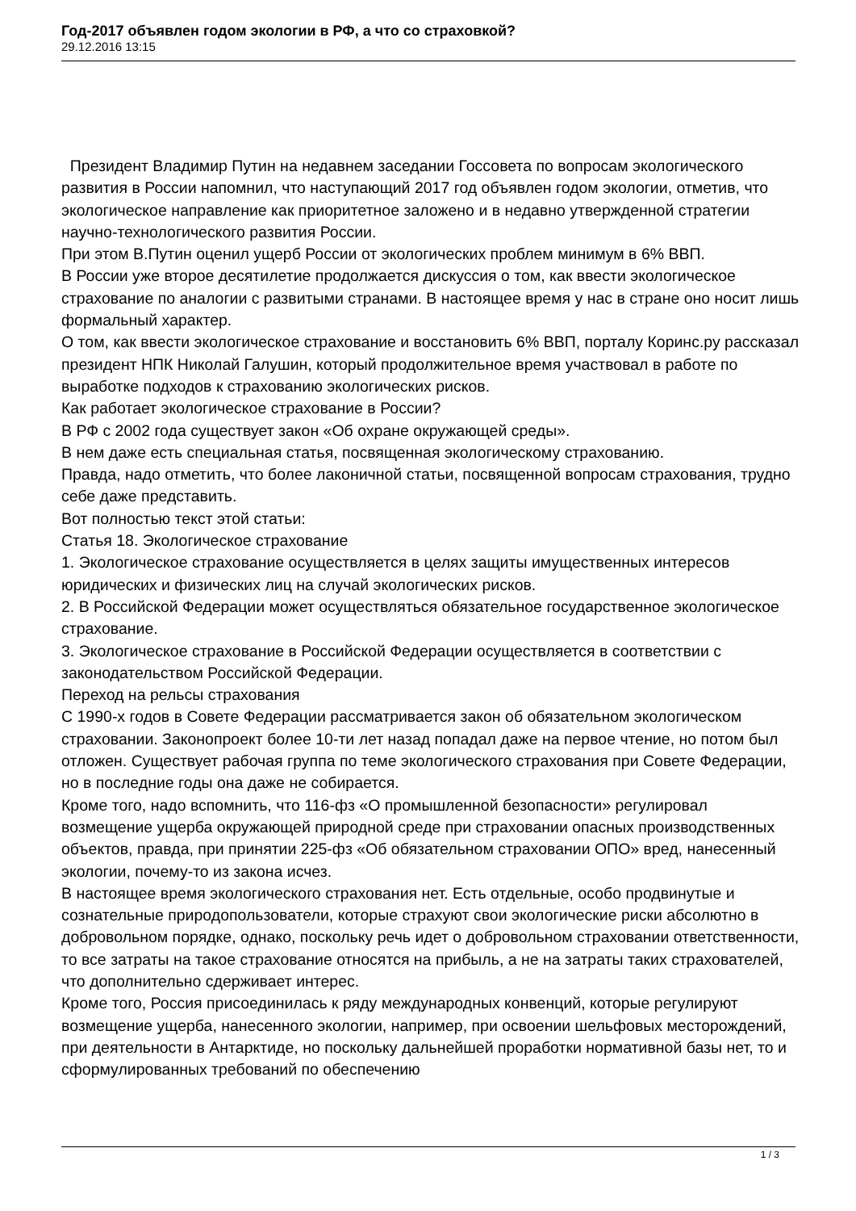Год-2017 объявлен годом экологии в РФ, а что со страховкой?
29.12.2016 13:15
Президент Владимир Путин на недавнем заседании Госсовета по вопросам экологического развития в России напомнил, что наступающий 2017 год объявлен годом экологии, отметив, что экологическое направление как приоритетное заложено и в недавно утвержденной стратегии научно-технологического развития России.
При этом В.Путин оценил ущерб России от экологических проблем минимум в 6% ВВП.
В России уже второе десятилетие продолжается дискуссия о том, как ввести экологическое страхование по аналогии с развитыми странами. В настоящее время у нас в стране оно носит лишь формальный характер.
О том, как ввести экологическое страхование и восстановить 6% ВВП, порталу Коринс.ру рассказал президент НПК Николай Галушин, который продолжительное время участвовал в работе по выработке подходов к страхованию экологических рисков.
Как работает экологическое страхование в России?
В РФ с 2002 года существует закон «Об охране окружающей среды».
В нем даже есть специальная статья, посвященная экологическому страхованию.
Правда, надо отметить, что более лаконичной статьи, посвященной вопросам страхования, трудно себе даже представить.
Вот полностью текст этой статьи:
Статья 18. Экологическое страхование
1. Экологическое страхование осуществляется в целях защиты имущественных интересов юридических и физических лиц на случай экологических рисков.
2. В Российской Федерации может осуществляться обязательное государственное экологическое страхование.
3. Экологическое страхование в Российской Федерации осуществляется в соответствии с законодательством Российской Федерации.
Переход на рельсы страхования
С 1990-х годов в Совете Федерации рассматривается закон об обязательном экологическом страховании. Законопроект более 10-ти лет назад попадал даже на первое чтение, но потом был отложен. Существует рабочая группа по теме экологического страхования при Совете Федерации, но в последние годы она даже не собирается.
Кроме того, надо вспомнить, что 116-фз «О промышленной безопасности» регулировал возмещение ущерба окружающей природной среде при страховании опасных производственных объектов, правда, при принятии 225-фз «Об обязательном страховании ОПО» вред, нанесенный экологии, почему-то из закона исчез.
В настоящее время экологического страхования нет. Есть отдельные, особо продвинутые и сознательные природопользователи, которые страхуют свои экологические риски абсолютно в добровольном порядке, однако, поскольку речь идет о добровольном страховании ответственности, то все затраты на такое страхование относятся на прибыль, а не на затраты таких страхователей, что дополнительно сдерживает интерес.
Кроме того, Россия присоединилась к ряду международных конвенций, которые регулируют возмещение ущерба, нанесенного экологии, например, при освоении шельфовых месторождений, при деятельности в Антарктиде, но поскольку дальнейшей проработки нормативной базы нет, то и сформулированных требований по обеспечению
1 / 3